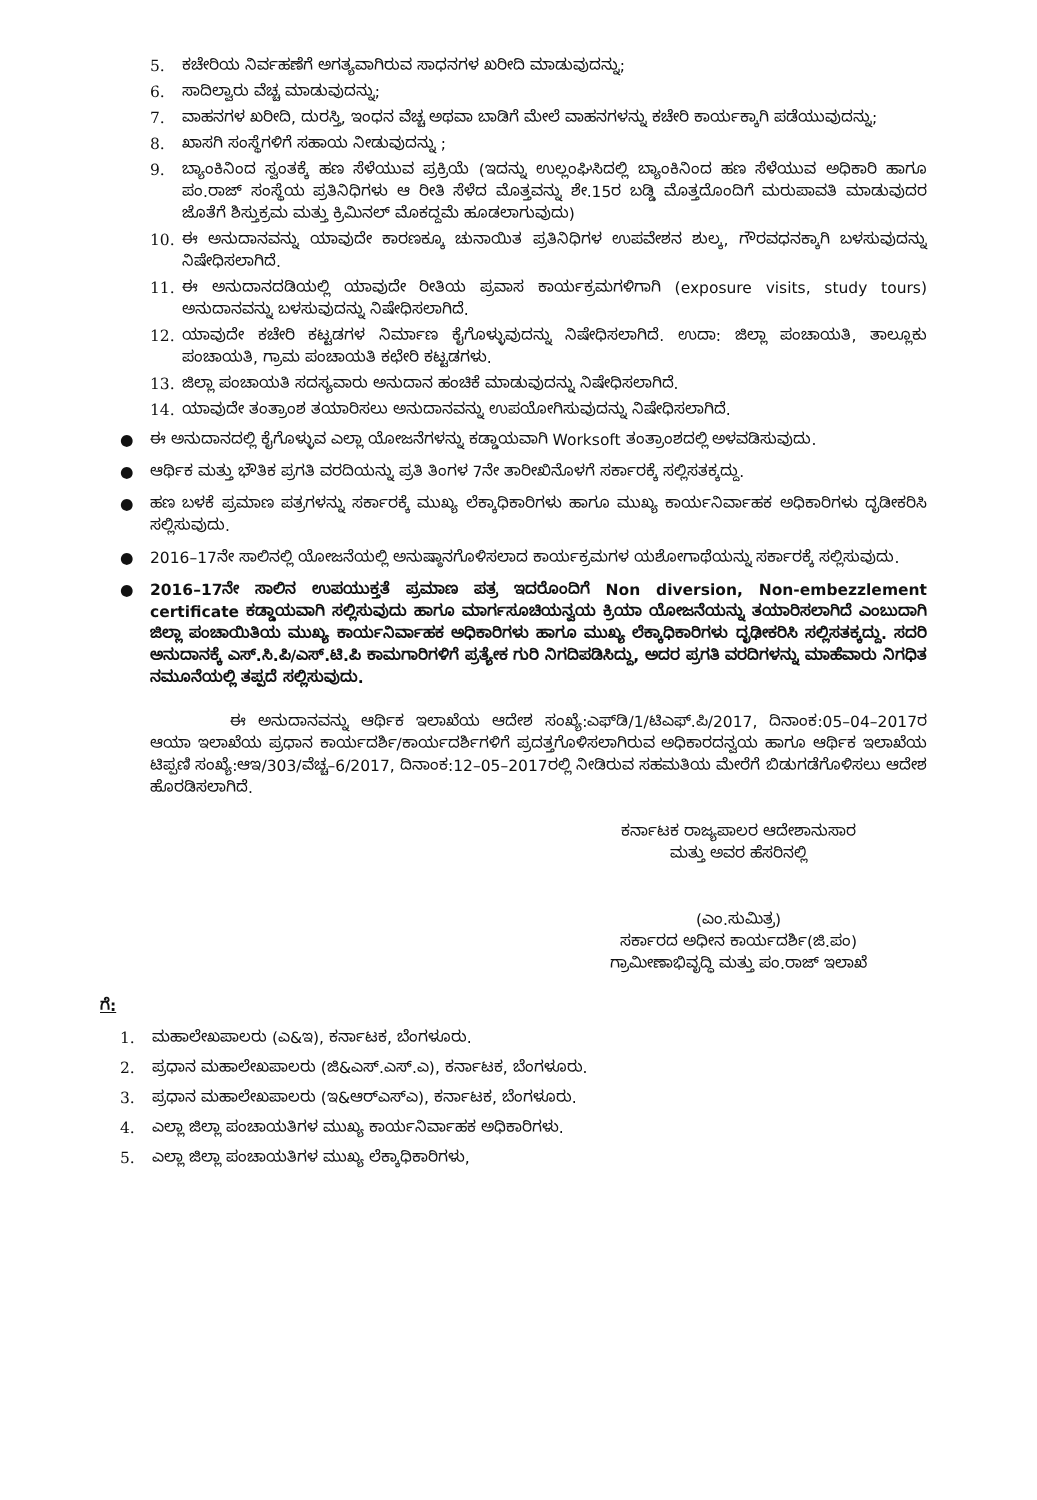5. ಕಚೇರಿಯ ನಿರ್ವಹಣೆಗೆ ಅಗತ್ಯವಾಗಿರುವ ಸಾಧನಗಳ ಖರೀದಿ ಮಾಡುವುದನ್ನು;
6. ಸಾದಿಲ್ವಾರು ವೆಚ್ಚ ಮಾಡುವುದನ್ನು;
7. ವಾಹನಗಳ ಖರೀದಿ, ದುರಸ್ತಿ, ಇಂಧನ ವೆಚ್ಚ ಅಥವಾ ಬಾಡಿಗೆ ಮೇಲೆ ವಾಹನಗಳನ್ನು ಕಚೇರಿ ಕಾರ್ಯಕ್ಕಾಗಿ ಪಡೆಯುವುದನ್ನು;
8. ಖಾಸಗಿ ಸಂಸ್ಥೆಗಳಿಗೆ ಸಹಾಯ ನೀಡುವುದನ್ನು ;
9. ಬ್ಯಾಂಕಿನಿಂದ ಸ್ವಂತಕ್ಕೆ ಹಣ ಸೆಳೆಯುವ ಪ್ರಕ್ರಿಯೆ (ಇದನ್ನು ಉಲ್ಲಂಘಿಸಿದಲ್ಲಿ ಬ್ಯಾಂಕಿನಿಂದ ಹಣ ಸೆಳೆಯುವ ಅಧಿಕಾರಿ ಹಾಗೂ ಪಂ.ರಾಜ್ ಸಂಸ್ಥೆಯ ಪ್ರತಿನಿಧಿಗಳು ಆ ರೀತಿ ಸೆಳೆದ ಮೊತ್ತವನ್ನು ಶೇ.15ರ ಬಡ್ಡಿ ಮೊತ್ತದೊಂದಿಗೆ ಮರುಪಾವತಿ ಮಾಡುವುದರ ಜೊತೆಗೆ ಶಿಸ್ತುಕ್ರಮ ಮತ್ತು ಕ್ರಿಮಿನಲ್ ಮೊಕದ್ದಮೆ ಹೂಡಲಾಗುವುದು)
10. ಈ ಅನುದಾನವನ್ನು ಯಾವುದೇ ಕಾರಣಕ್ಕೂ ಚುನಾಯಿತ ಪ್ರತಿನಿಧಿಗಳ ಉಪವೇಶನ ಶುಲ್ಕ, ಗೌರವಧನಕ್ಕಾಗಿ ಬಳಸುವುದನ್ನು ನಿಷೇಧಿಸಲಾಗಿದೆ.
11. ಈ ಅನುದಾನದಡಿಯಲ್ಲಿ ಯಾವುದೇ ರೀತಿಯ ಪ್ರವಾಸ ಕಾರ್ಯಕ್ರಮಗಳಿಗಾಗಿ (exposure visits, study tours) ಅನುದಾನವನ್ನು ಬಳಸುವುದನ್ನು ನಿಷೇಧಿಸಲಾಗಿದೆ.
12. ಯಾವುದೇ ಕಚೇರಿ ಕಟ್ಟಡಗಳ ನಿರ್ಮಾಣ ಕೈಗೊಳ್ಳುವುದನ್ನು ನಿಷೇಧಿಸಲಾಗಿದೆ. ಉದಾ: ಜಿಲ್ಲಾ ಪಂಚಾಯತಿ, ತಾಲ್ಲೂಕು ಪಂಚಾಯತಿ, ಗ್ರಾಮ ಪಂಚಾಯತಿ ಕಛೇರಿ ಕಟ್ಟಡಗಳು.
13. ಜಿಲ್ಲಾ ಪಂಚಾಯತಿ ಸದಸ್ಯವಾರು ಅನುದಾನ ಹಂಚಿಕೆ ಮಾಡುವುದನ್ನು ನಿಷೇಧಿಸಲಾಗಿದೆ.
14. ಯಾವುದೇ ತಂತ್ರಾಂಶ ತಯಾರಿಸಲು ಅನುದಾನವನ್ನು ಉಪಯೋಗಿಸುವುದನ್ನು ನಿಷೇಧಿಸಲಾಗಿದೆ.
● ಈ ಅನುದಾನದಲ್ಲಿ ಕೈಗೊಳ್ಳುವ ಎಲ್ಲಾ ಯೋಜನೆಗಳನ್ನು ಕಡ್ಡಾಯವಾಗಿ Worksoft ತಂತ್ರಾಂಶದಲ್ಲಿ ಅಳವಡಿಸುವುದು.
● ಆರ್ಥಿಕ ಮತ್ತು ಭೌತಿಕ ಪ್ರಗತಿ ವರದಿಯನ್ನು ಪ್ರತಿ ತಿಂಗಳ 7ನೇ ತಾರೀಖಿನೊಳಗೆ ಸರ್ಕಾರಕ್ಕೆ ಸಲ್ಲಿಸತಕ್ಕದ್ದು.
● ಹಣ ಬಳಕೆ ಪ್ರಮಾಣ ಪತ್ರಗಳನ್ನು ಸರ್ಕಾರಕ್ಕೆ ಮುಖ್ಯ ಲೆಕ್ಕಾಧಿಕಾರಿಗಳು ಹಾಗೂ ಮುಖ್ಯ ಕಾರ್ಯನಿರ್ವಾಹಕ ಅಧಿಕಾರಿಗಳು ದೃಡೀಕರಿಸಿ ಸಲ್ಲಿಸುವುದು.
● 2016–17ನೇ ಸಾಲಿನಲ್ಲಿ ಯೋಜನೆಯಲ್ಲಿ ಅನುಷ್ಠಾನಗೊಳಿಸಲಾದ ಕಾರ್ಯಕ್ರಮಗಳ ಯಶೋಗಾಥೆಯನ್ನು ಸರ್ಕಾರಕ್ಕೆ ಸಲ್ಲಿಸುವುದು.
● 2016–17ನೇ ಸಾಲಿನ ಉಪಯುಕ್ತತೆ ಪ್ರಮಾಣ ಪತ್ರ ಇದರೊಂದಿಗೆ Non diversion, Non-embezzlement certificate ಕಡ್ಡಾಯವಾಗಿ ಸಲ್ಲಿಸುವುದು ಹಾಗೂ ಮಾರ್ಗಸೂಚಿಯನ್ವಯ ಕ್ರಿಯಾ ಯೋಜನೆಯನ್ನು ತಯಾರಿಸಲಾಗಿದೆ ಎಂಬುದಾಗಿ ಜಿಲ್ಲಾ ಪಂಚಾಯಿತಿಯ ಮುಖ್ಯ ಕಾರ್ಯನಿರ್ವಾಹಕ ಅಧಿಕಾರಿಗಳು ಹಾಗೂ ಮುಖ್ಯ ಲೆಕ್ಕಾಧಿಕಾರಿಗಳು ದೃಢೀಕರಿಸಿ ಸಲ್ಲಿಸತಕ್ಕದ್ದು. ಸದರಿ ಅನುದಾನಕ್ಕೆ ಎಸ್.ಸಿ.ಪಿ/ಎಸ್.ಟಿ.ಪಿ ಕಾಮಗಾರಿಗಳಿಗೆ ಪ್ರತ್ಯೇಕ ಗುರಿ ನಿಗದಿಪಡಿಸಿದ್ದು, ಅದರ ಪ್ರಗತಿ ವರದಿಗಳನ್ನು ಮಾಹೆವಾರು ನಿಗಧಿತ ನಮೂನೆಯಲ್ಲಿ ತಪ್ಪದೆ ಸಲ್ಲಿಸುವುದು.
ಈ ಅನುದಾನವನ್ನು ಆರ್ಥಿಕ ಇಲಾಖೆಯ ಆದೇಶ ಸಂಖ್ಯೆ:ಎಫ್‌ಡಿ/1/ಟಿಎಫ್.ಪಿ/2017, ದಿನಾಂಕ:05–04–2017ರ ಆಯಾ ಇಲಾಖೆಯ ಪ್ರಧಾನ ಕಾರ್ಯದರ್ಶಿ/ಕಾರ್ಯದರ್ಶಿಗಳಿಗೆ ಪ್ರದತ್ತಗೊಳಿಸಲಾಗಿರುವ ಅಧಿಕಾರದನ್ವಯ ಹಾಗೂ ಆರ್ಥಿಕ ಇಲಾಖೆಯ ಟಿಪ್ಪಣಿ ಸಂಖ್ಯೆ:ಆಇ/303/ವೆಚ್ಚ–6/2017, ದಿನಾಂಕ:12–05–2017ರಲ್ಲಿ ನೀಡಿರುವ ಸಹಮತಿಯ ಮೇರೆಗೆ ಬಿಡುಗಡೆಗೊಳಿಸಲು ಆದೇಶ ಹೊರಡಿಸಲಾಗಿದೆ.
ಕರ್ನಾಟಕ ರಾಜ್ಯಪಾಲರ ಆದೇಶಾನುಸಾರ
ಮತ್ತು ಅವರ ಹೆಸರಿನಲ್ಲಿ
(ಎಂ.ಸುಮಿತ್ರ)
ಸರ್ಕಾರದ ಅಧೀನ ಕಾರ್ಯದರ್ಶಿ(ಜಿ.ಪಂ)
ಗ್ರಾಮೀಣಾಭಿವೃದ್ಧಿ ಮತ್ತು ಪಂ.ರಾಜ್ ಇಲಾಖೆ
ಗೆ:
1. ಮಹಾಲೇಖಪಾಲರು (ಎ&ಇ), ಕರ್ನಾಟಕ, ಬೆಂಗಳೂರು.
2. ಪ್ರಧಾನ ಮಹಾಲೇಖಪಾಲರು (ಜಿ&ಎಸ್.ಎಸ್.ಎ), ಕರ್ನಾಟಕ, ಬೆಂಗಳೂರು.
3. ಪ್ರಧಾನ ಮಹಾಲೇಖಪಾಲರು (ಇ&ಆರ್‌ಎಸ್‌ಎ), ಕರ್ನಾಟಕ, ಬೆಂಗಳೂರು.
4. ಎಲ್ಲಾ ಜಿಲ್ಲಾ ಪಂಚಾಯತಿಗಳ ಮುಖ್ಯ ಕಾರ್ಯನಿರ್ವಾಹಕ ಅಧಿಕಾರಿಗಳು.
5. ಎಲ್ಲಾ ಜಿಲ್ಲಾ ಪಂಚಾಯತಿಗಳ ಮುಖ್ಯ ಲೆಕ್ಕಾಧಿಕಾರಿಗಳು,